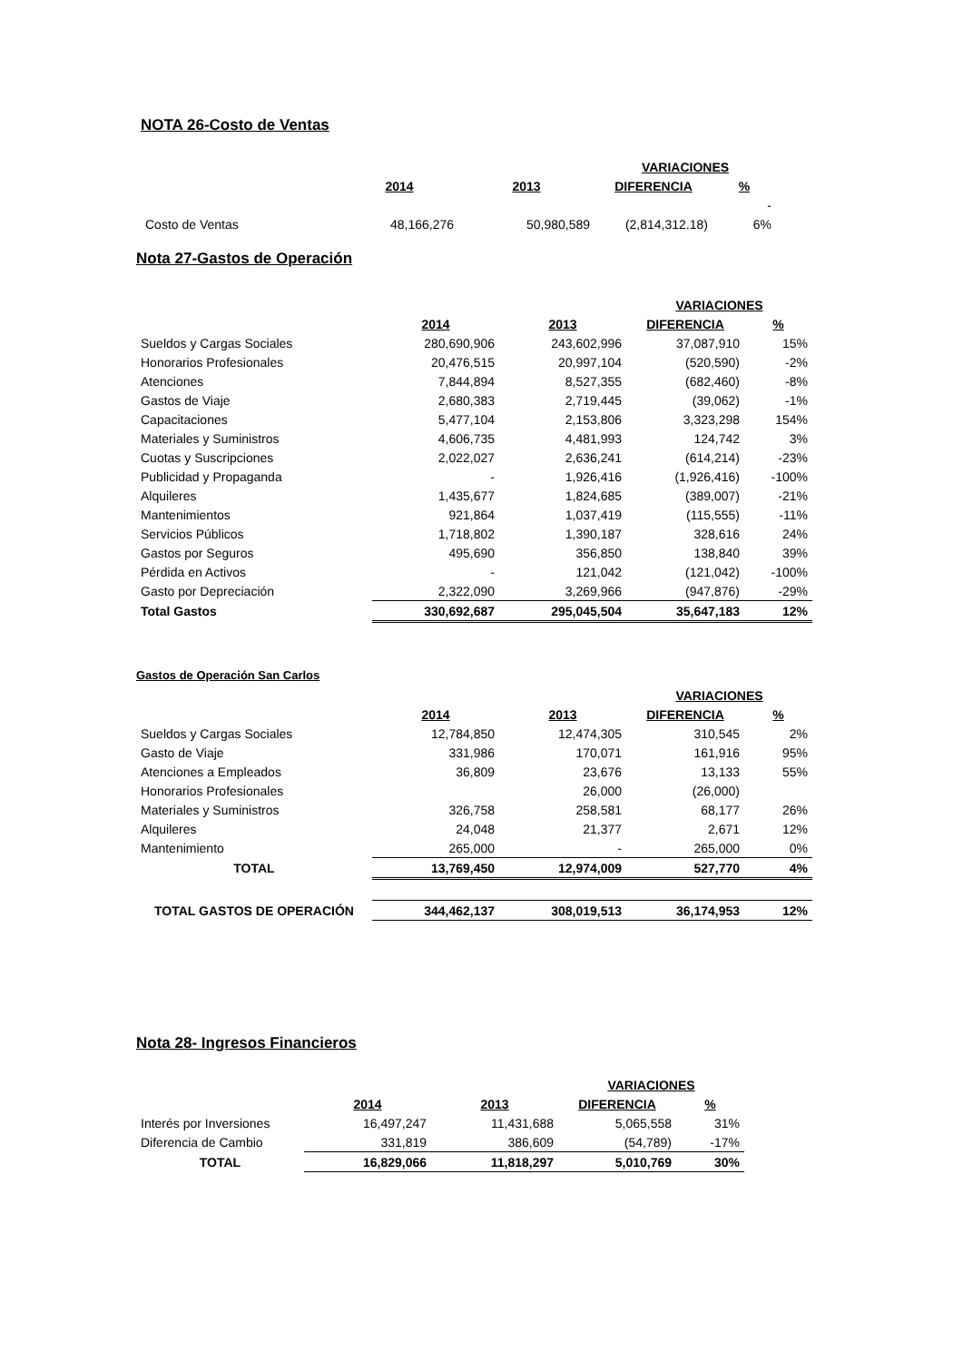NOTA 26-Costo de Ventas
| | | | VARIACIONES | |
| --- | --- | --- | --- | --- |
| | 2014 | 2013 | DIFERENCIA | % |
| | | | | - |
| Costo de Ventas | 48,166,276 | 50,980,589 | (2,814,312.18) | 6% |
Nota 27-Gastos de Operación
| | | | VARIACIONES | |
| --- | --- | --- | --- | --- |
| | 2014 | 2013 | DIFERENCIA | % |
| Sueldos y Cargas Sociales | 280,690,906 | 243,602,996 | 37,087,910 | 15% |
| Honorarios Profesionales | 20,476,515 | 20,997,104 | (520,590) | -2% |
| Atenciones | 7,844,894 | 8,527,355 | (682,460) | -8% |
| Gastos de Viaje | 2,680,383 | 2,719,445 | (39,062) | -1% |
| Capacitaciones | 5,477,104 | 2,153,806 | 3,323,298 | 154% |
| Materiales y Suministros | 4,606,735 | 4,481,993 | 124,742 | 3% |
| Cuotas y Suscripciones | 2,022,027 | 2,636,241 | (614,214) | -23% |
| Publicidad y Propaganda | - | 1,926,416 | (1,926,416) | -100% |
| Alquileres | 1,435,677 | 1,824,685 | (389,007) | -21% |
| Mantenimientos | 921,864 | 1,037,419 | (115,555) | -11% |
| Servicios Públicos | 1,718,802 | 1,390,187 | 328,616 | 24% |
| Gastos por Seguros | 495,690 | 356,850 | 138,840 | 39% |
| Pérdida en Activos | - | 121,042 | (121,042) | -100% |
| Gasto por Depreciación | 2,322,090 | 3,269,966 | (947,876) | -29% |
| Total Gastos | 330,692,687 | 295,045,504 | 35,647,183 | 12% |
Gastos de Operación San Carlos
| | | | VARIACIONES | |
| --- | --- | --- | --- | --- |
| | 2014 | 2013 | DIFERENCIA | % |
| Sueldos y Cargas Sociales | 12,784,850 | 12,474,305 | 310,545 | 2% |
| Gasto de Viaje | 331,986 | 170,071 | 161,916 | 95% |
| Atenciones a Empleados | 36,809 | 23,676 | 13,133 | 55% |
| Honorarios Profesionales | | 26,000 | (26,000) | |
| Materiales y Suministros | 326,758 | 258,581 | 68,177 | 26% |
| Alquileres | 24,048 | 21,377 | 2,671 | 12% |
| Mantenimiento | 265,000 | - | 265,000 | 0% |
| TOTAL | 13,769,450 | 12,974,009 | 527,770 | 4% |
| TOTAL GASTOS DE OPERACIÓN | 344,462,137 | 308,019,513 | 36,174,953 | 12% |
Nota 28- Ingresos Financieros
| | | | VARIACIONES | |
| --- | --- | --- | --- | --- |
| | 2014 | 2013 | DIFERENCIA | % |
| Interés por Inversiones | 16,497,247 | 11,431,688 | 5,065,558 | 31% |
| Diferencia de Cambio | 331,819 | 386,609 | (54,789) | -17% |
| TOTAL | 16,829,066 | 11,818,297 | 5,010,769 | 30% |